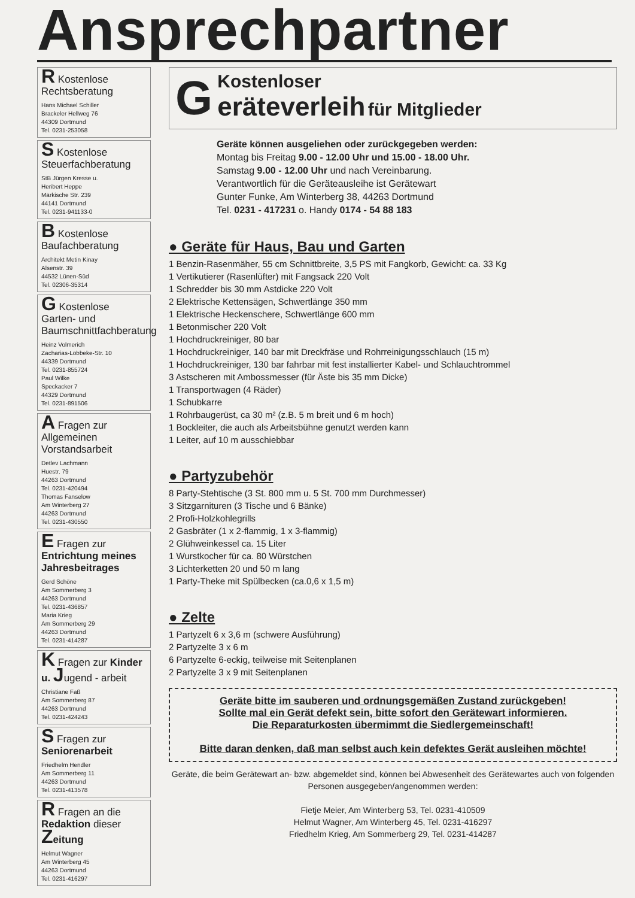Ansprechpartner
R Kostenlose Rechtsberatung
Hans Michael Schiller
Brackeler Hellweg 76
44309 Dortmund
Tel. 0231-253058
S Kostenlose Steuerfachberatung
StB Jürgen Kresse u.
Heribert Heppe
Märkische Str. 239
44141 Dortmund
Tel. 0231-941133-0
B Kostenlose Baufachberatung
Architekt Metin Kinay
Alsenstr. 39
44532 Lünen-Süd
Tel. 02306-35314
G Kostenlose Garten- und Baumschnittfachberatung
Heinz Volmerich
Zacharias-Löbbeke-Str. 10
44339 Dortmund
Tel. 0231-855724
Paul Wilke
Speckacker 7
44329 Dortmund
Tel. 0231-891506
A Fragen zur Allgemeinen Vorstandsarbeit
Detlev Lachmann
Huestr. 79
44263 Dortmund
Tel. 0231-420494
Thomas Fanselow
Am Winterberg 27
44263 Dortmund
Tel. 0231-430550
E Fragen zur Entrichtung meines Jahresbeitrages
Gerd Schöne
Am Sommerberg 3
44263 Dortmund
Tel. 0231-436857
Maria Krieg
Am Sommerberg 29
44263 Dortmund
Tel. 0231-414287
K Fragen zur Kinder u. Jugend - arbeit
Christiane Faß
Am Sommerberg 87
44263 Dortmund
Tel. 0231-424243
S Fragen zur Seniorenarbeit
Friedhelm Hendler
Am Sommerberg 11
44263 Dortmund
Tel. 0231-413578
R Fragen an die Redaktion dieser Zeitung
Helmut Wagner
Am Winterberg 45
44263 Dortmund
Tel. 0231-416297
GKostenloser
eräteverleih für Mitglieder
Geräte können ausgeliehen oder zurückgegeben werden:
Montag bis Freitag 9.00 - 12.00 Uhr und 15.00 - 18.00 Uhr.
Samstag 9.00 - 12.00 Uhr und nach Vereinbarung.
Verantwortlich für die Geräteausleihe ist Gerätewart
Gunter Funke, Am Winterberg 38, 44263 Dortmund
Tel. 0231 - 417231 o. Handy 0174 - 54 88 183
● Geräte für Haus, Bau und Garten
1 Benzin-Rasenmäher, 55 cm Schnittbreite, 3,5 PS mit Fangkorb, Gewicht: ca. 33 Kg
1 Vertikutierer (Rasenlüfter) mit Fangsack 220 Volt
1 Schredder bis 30 mm Astdicke 220 Volt
2 Elektrische Kettensägen, Schwertlänge 350 mm
1 Elektrische Heckenschere, Schwertlänge 600 mm
1 Betonmischer 220 Volt
1 Hochdruckreiniger, 80 bar
1 Hochdruckreiniger, 140 bar mit Dreckfräse und Rohrreinigungsschlauch (15 m)
1 Hochdruckreiniger, 130 bar fahrbar mit fest installierter Kabel- und Schlauchtrommel
3 Astscheren mit Ambossmesser (für Äste bis 35 mm Dicke)
1 Transportwagen (4 Räder)
1 Schubkarre
1 Rohrbaugerüst, ca 30 m² (z.B. 5 m breit und 6 m hoch)
1 Bockleiter, die auch als Arbeitsbühne genutzt werden kann
1 Leiter, auf 10 m ausschiebbar
● Partyzubehör
8 Party-Stehtische (3 St. 800 mm u. 5 St. 700 mm Durchmesser)
3 Sitzgarnituren (3 Tische und 6 Bänke)
2 Profi-Holzkohlegrills
2 Gasbräter (1 x 2-flammig, 1 x 3-flammig)
2 Glühweinkessel ca. 15 Liter
1 Wurstkocher für ca. 80 Würstchen
3 Lichterketten 20 und 50 m lang
1 Party-Theke mit Spülbecken (ca.0,6 x 1,5 m)
● Zelte
1 Partyzelt 6 x 3,6 m (schwere Ausführung)
2 Partyzelte 3 x 6 m
6 Partyzelte 6-eckig, teilweise mit Seitenplanen
2 Partyzelte 3 x 9 mit Seitenplanen
Geräte bitte im sauberen und ordnungsgemäßen Zustand zurückgeben!
Sollte mal ein Gerät defekt sein, bitte sofort den Gerätewart informieren.
Die Reparaturkosten übermimmt die Siedlergemeinschaft!
Bitte daran denken, daß man selbst auch kein defektes Gerät ausleihen möchte!
Geräte, die beim Gerätewart an- bzw. abgemeldet sind, können bei Abwesenheit des Gerätewartes auch von folgenden Personen ausgegeben/angenommen werden:
Fietje Meier, Am Winterberg 53, Tel. 0231-410509
Helmut Wagner, Am Winterberg 45, Tel. 0231-416297
Friedhelm Krieg, Am Sommerberg 29, Tel. 0231-414287